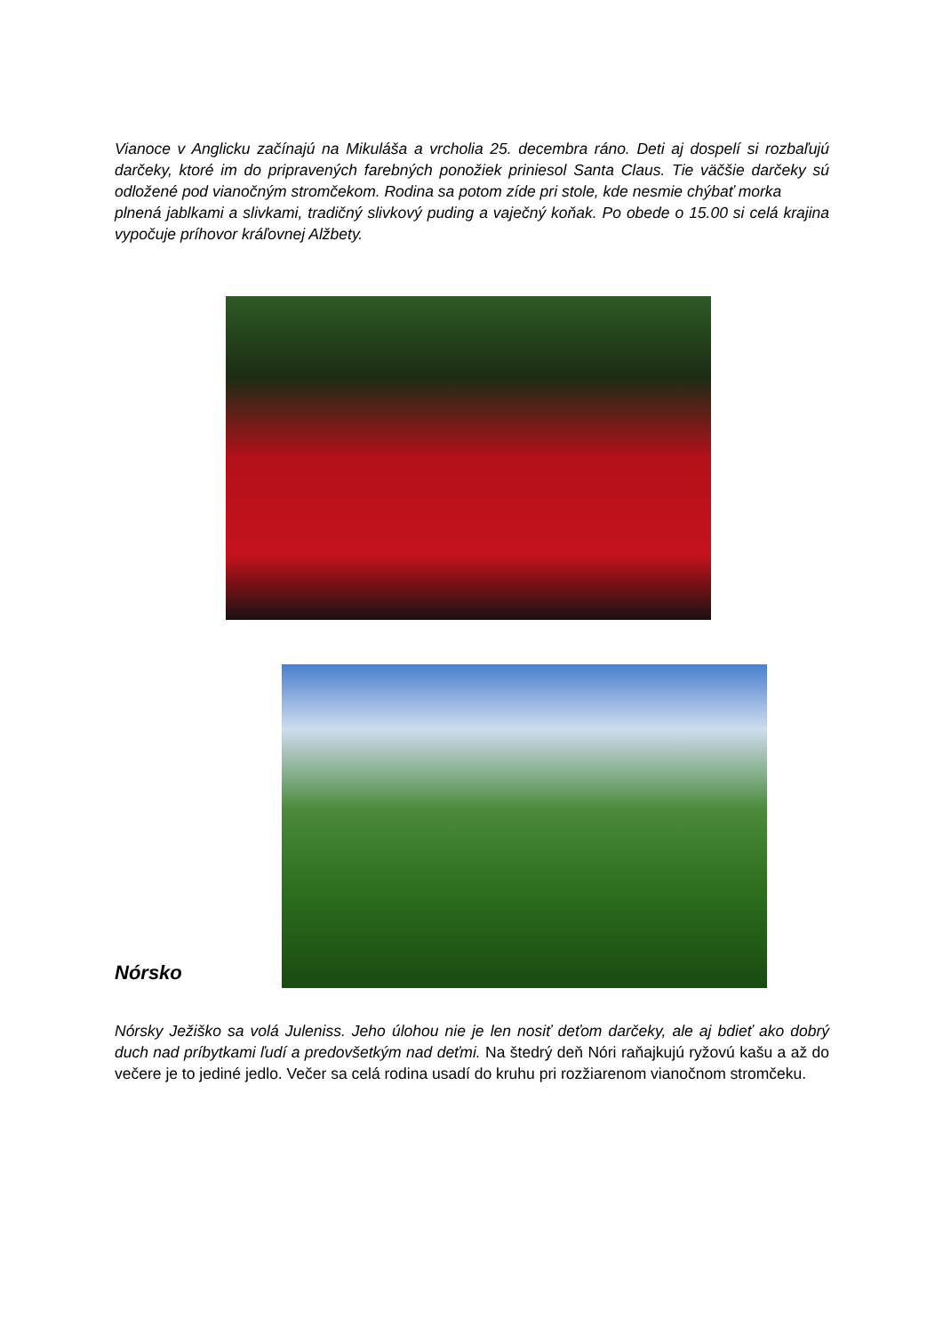Vianoce v Anglicku začínajú na Mikuláša a vrcholia 25. decembra ráno. Deti aj dospelí si rozbaľujú darčeky, ktoré im do pripravených farebných ponožiek priniesol Santa Claus. Tie väčšie darčeky sú odložené pod vianočným stromčekom. Rodina sa potom zíde pri stole, kde nesmie chýbať morka
plnená jablkami a slivkami, tradičný slivkový puding a vaječný koňak. Po obede o 15.00 si celá krajina vypočuje príhovor kráľovnej Alžbety.
Nórsko
Nórsky Ježiško sa volá Juleniss. Jeho úlohou nie je len nosiť deťom darčeky, ale aj bdieť ako dobrý duch nad príbytkami ľudí a predovšetkým nad deťmi. Na štedrý deň Nóri raňajkujú ryžovú kašu a až do večere je to jediné jedlo. Večer sa celá rodina usadí do kruhu pri rozžiarenom vianočnom stromčeku.